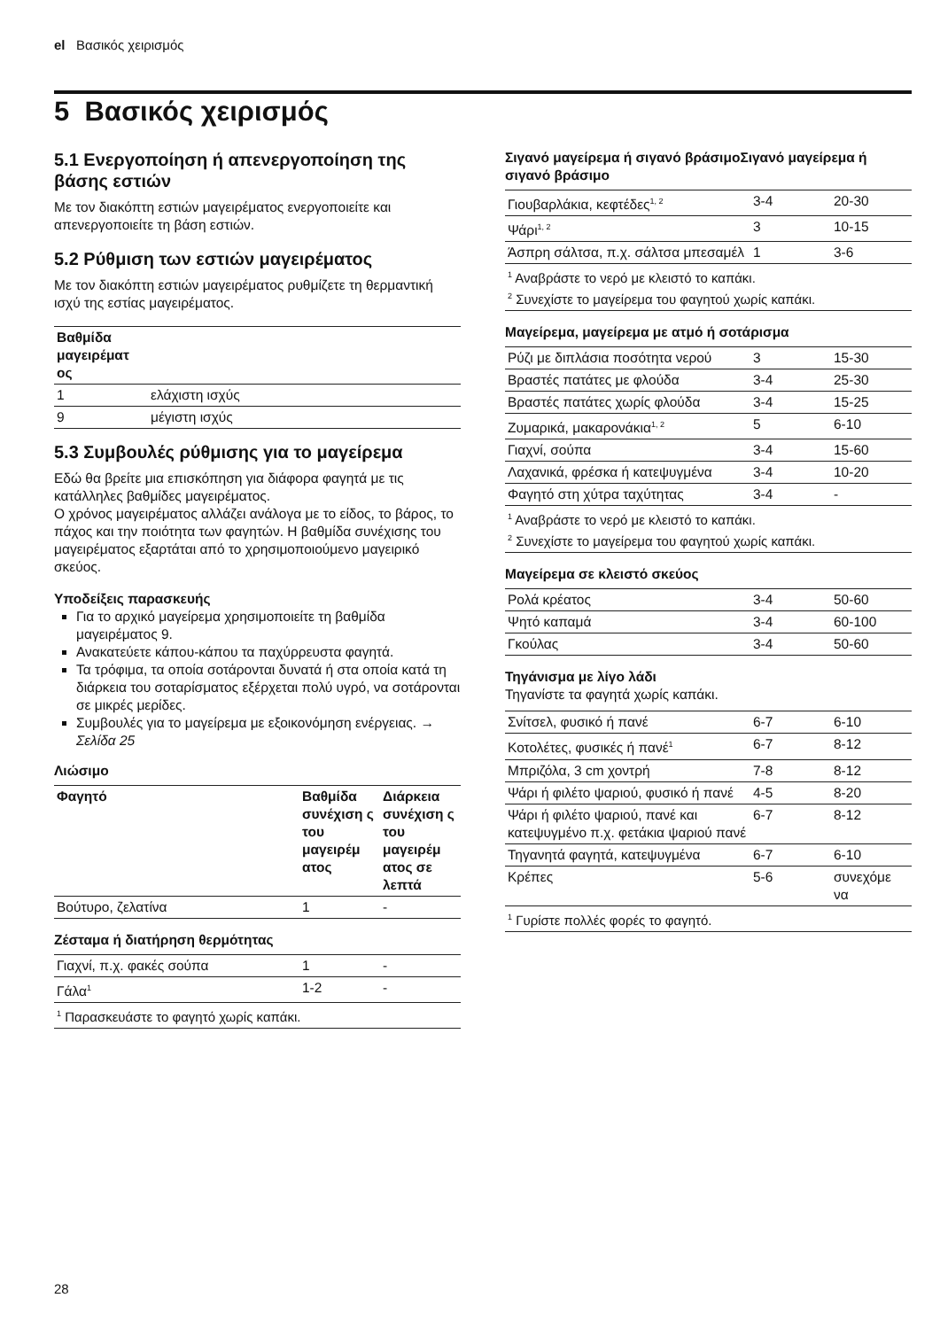el Βασικός χειρισμός
5 Βασικός χειρισμός
5.1 Ενεργοποίηση ή απενεργοποίηση της βάσης εστιών
Με τον διακόπτη εστιών μαγειρέματος ενεργοποιείτε και απενεργοποιείτε τη βάση εστιών.
5.2 Ρύθμιση των εστιών μαγειρέματος
Με τον διακόπτη εστιών μαγειρέματος ρυθμίζετε τη θερμαντική ισχύ της εστίας μαγειρέματος.
| Βαθμίδα μαγειρέματ ος | |
| --- | --- |
| 1 | ελάχιστη ισχύς |
| 9 | μέγιστη ισχύς |
5.3 Συμβουλές ρύθμισης για το μαγείρεμα
Εδώ θα βρείτε μια επισκόπηση για διάφορα φαγητά με τις κατάλληλες βαθμίδες μαγειρέματος.
Ο χρόνος μαγειρέματος αλλάζει ανάλογα με το είδος, το βάρος, το πάχος και την ποιότητα των φαγητών. Η βαθμίδα συνέχισης του μαγειρέματος εξαρτάται από το χρησιμοποιούμενο μαγειρικό σκεύος.
Υποδείξεις παρασκευής
Για το αρχικό μαγείρεμα χρησιμοποιείτε τη βαθμίδα μαγειρέματος 9.
Ανακατεύετε κάπου-κάπου τα παχύρρευστα φαγητά.
Τα τρόφιμα, τα οποία σοτάρονται δυνατά ή στα οποία κατά τη διάρκεια του σοταρίσματος εξέρχεται πολύ υγρό, να σοτάρονται σε μικρές μερίδες.
Συμβουλές για το μαγείρεμα με εξοικονόμηση ενέργειας. → Σελίδα 25
Λιώσιμο
| Φαγητό | Βαθμίδα συνέχιση ς του μαγειρέμ ατος | Διάρκεια συνέχιση ς του μαγειρέμ ατος σε λεπτά |
| --- | --- | --- |
| Βούτυρο, ζελατίνα | 1 | - |
Ζέσταμα ή διατήρηση θερμότητας
| Γιαχνί, π.χ. φακές σούπα | 1 | - |
| Γάλα<sup>1</sup> | 1-2 | - |
| <sup>1</sup> Παρασκευάστε το φαγητό χωρίς καπάκι. | | |
Σιγανό μαγείρεμα ή σιγανό βράσιμοΣιγανό μαγείρεμα ή σιγανό βράσιμο
| Γιουβαρλάκια, κεφτέδες<sup>1, 2</sup> | 3-4 | 20-30 |
| Ψάρι<sup>1, 2</sup> | 3 | 10-15 |
| Άσπρη σάλτσα, π.χ. σάλτσα μπεσαμέλ | 1 | 3-6 |
| <sup>1</sup> Αναβράστε το νερό με κλειστό το καπάκι. <sup>2</sup> Συνεχίστε το μαγείρεμα του φαγητού χωρίς καπάκι. | | |
Μαγείρεμα, μαγείρεμα με ατμό ή σοτάρισμα
| Ρύζι με διπλάσια ποσότητα νερού | 3 | 15-30 |
| Βραστές πατάτες με φλούδα | 3-4 | 25-30 |
| Βραστές πατάτες χωρίς φλούδα | 3-4 | 15-25 |
| Ζυμαρικά, μακαρονάκια<sup>1, 2</sup> | 5 | 6-10 |
| Γιαχνί, σούπα | 3-4 | 15-60 |
| Λαχανικά, φρέσκα ή κατεψυγμένα | 3-4 | 10-20 |
| Φαγητό στη χύτρα ταχύτητας | 3-4 | - |
| <sup>1</sup> Αναβράστε το νερό με κλειστό το καπάκι. <sup>2</sup> Συνεχίστε το μαγείρεμα του φαγητού χωρίς καπάκι. | | |
Μαγείρεμα σε κλειστό σκεύος
| Ρολά κρέατος | 3-4 | 50-60 |
| Ψητό καπαμά | 3-4 | 60-100 |
| Γκούλας | 3-4 | 50-60 |
Τηγάνισμα με λίγο λάδι
Τηγανίστε τα φαγητά χωρίς καπάκι.
| Σνίτσελ, φυσικό ή πανέ | 6-7 | 6-10 |
| Κοτολέτες, φυσικές ή πανέ<sup>1</sup> | 6-7 | 8-12 |
| Μπριζόλα, 3 cm χοντρή | 7-8 | 8-12 |
| Ψάρι ή φιλέτο ψαριού, φυσικό ή πανέ | 4-5 | 8-20 |
| Ψάρι ή φιλέτο ψαριού, πανέ και κατεψυγμένο π.χ. φετάκια ψαριού πανέ | 6-7 | 8-12 |
| Τηγανητά φαγητά, κατεψυγμένα | 6-7 | 6-10 |
| Κρέπες | 5-6 | συνεχόμε να |
| <sup>1</sup> Γυρίστε πολλές φορές το φαγητό. | | |
28